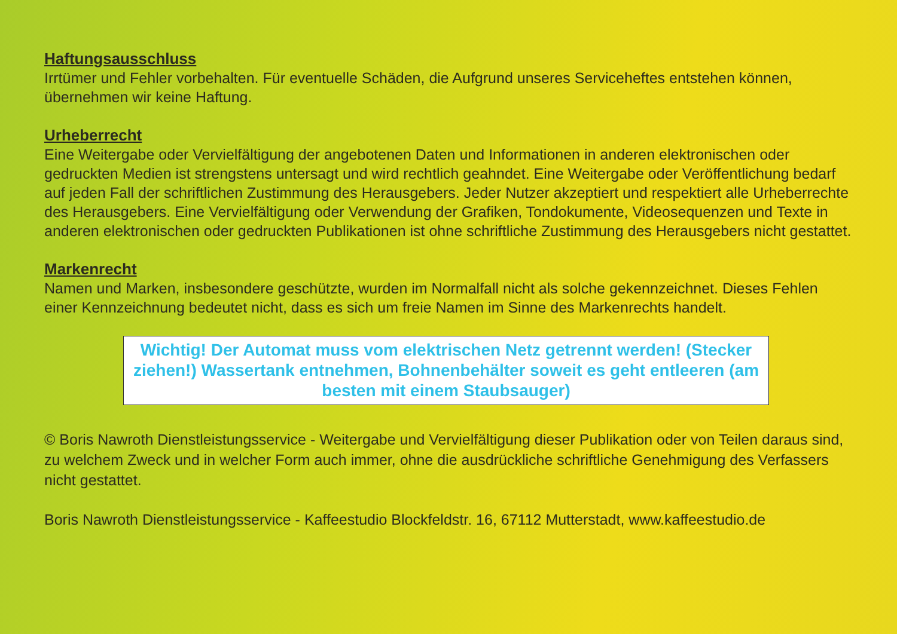Haftungsausschluss
Irrtümer und Fehler vorbehalten. Für eventuelle Schäden, die Aufgrund unseres Serviceheftes entstehen können, übernehmen wir keine Haftung.
Urheberrecht
Eine Weitergabe oder Vervielfältigung der angebotenen Daten und Informationen in anderen elektronischen oder gedruckten Medien ist strengstens untersagt und wird rechtlich geahndet. Eine Weitergabe oder Veröffentlichung bedarf auf jeden Fall der schriftlichen Zustimmung des Herausgebers. Jeder Nutzer akzeptiert und respektiert alle Urheberrechte des Herausgebers. Eine Vervielfältigung oder Verwendung der Grafiken, Tondokumente, Videosequenzen und Texte in anderen elektronischen oder gedruckten Publikationen ist ohne schriftliche Zustimmung des Herausgebers nicht gestattet.
Markenrecht
Namen und Marken, insbesondere geschützte, wurden im Normalfall nicht als solche gekennzeichnet. Dieses Fehlen einer Kennzeichnung bedeutet nicht, dass es sich um freie Namen im Sinne des Markenrechts handelt.
Wichtig! Der Automat muss vom elektrischen Netz getrennt werden! (Stecker ziehen!) Wassertank entnehmen, Bohnenbehälter soweit es geht entleeren (am besten mit einem Staubsauger)
© Boris Nawroth Dienstleistungsservice - Weitergabe und Vervielfältigung dieser Publikation oder von Teilen daraus sind, zu welchem Zweck und in welcher Form auch immer, ohne die ausdrückliche schriftliche Genehmigung des Verfassers nicht gestattet.
Boris Nawroth Dienstleistungsservice - Kaffeestudio Blockfeldstr. 16, 67112 Mutterstadt, www.kaffeestudio.de